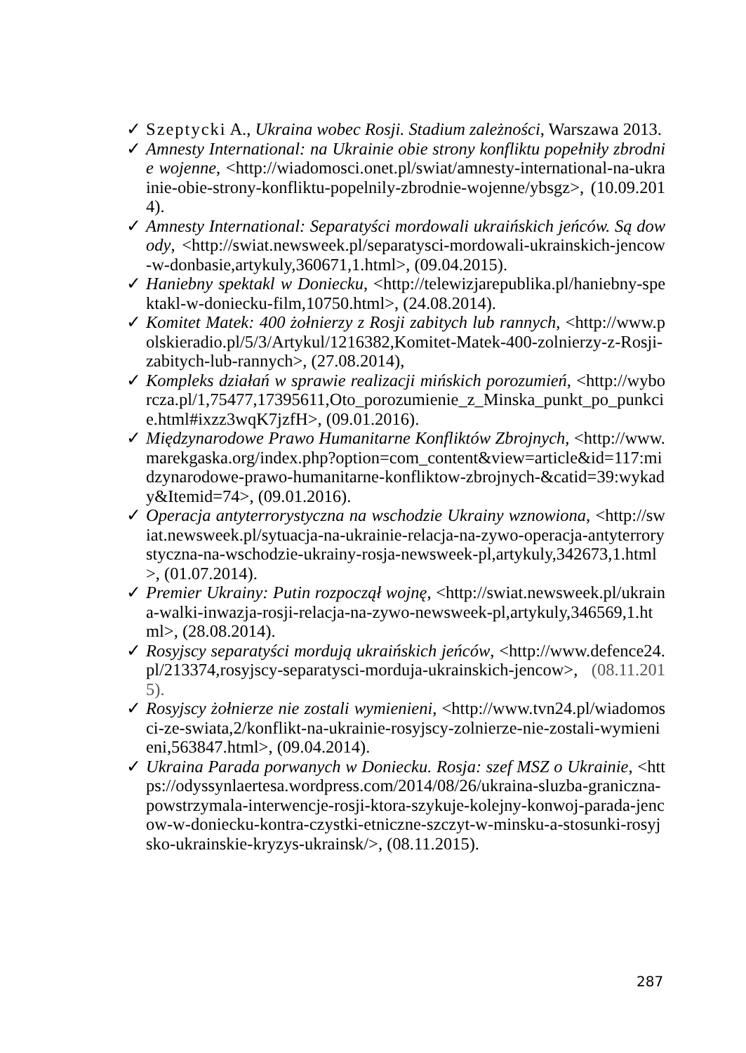✓ Szeptycki A., Ukraina wobec Rosji. Stadium zależności, Warszawa 2013.
✓ Amnesty International: na Ukrainie obie strony konfliktu popełniły zbrodnie wojenne, <http://wiadomosci.onet.pl/swiat/amnesty-international-na-ukrainie-obie-strony-konfliktu-popelnily-zbrodnie-wojenne/ybsgz>, (10.09.2014).
✓ Amnesty International: Separatyści mordowali ukraińskich jeńców. Są dowody, <http://swiat.newsweek.pl/separatysci-mordowali-ukrainskich-jencow-w-donbasie,artykuly,360671,1.html>, (09.04.2015).
✓ Haniebny spektakl w Doniecku, <http://telewizjarepublika.pl/haniebny-spektakl-w-doniecku-film,10750.html>, (24.08.2014).
✓ Komitet Matek: 400 żołnierzy z Rosji zabitych lub rannych, <http://www.polskieradio.pl/5/3/Artykul/1216382,Komitet-Matek-400-zolnierzy-z-Rosji-zabitych-lub-rannych>, (27.08.2014),
✓ Kompleks działań w sprawie realizacji mińskich porozumień, <http://wyborcza.pl/1,75477,17395611,Oto_porozumienie_z_Minska_punkt_po_punkcie.html#ixzz3wqK7jzfH>, (09.01.2016).
✓ Międzynarodowe Prawo Humanitarne Konfliktów Zbrojnych, <http://www.marekgaska.org/index.php?option=com_content&view=article&id=117:midzynarodowe-prawo-humanitarne-konfliktow-zbrojnych-&catid=39:wykady&Itemid=74>, (09.01.2016).
✓ Operacja antyterrorystyczna na wschodzie Ukrainy wznowiona, <http://swiat.newsweek.pl/sytuacja-na-ukrainie-relacja-na-zywo-operacja-antyterrorystyczna-na-wschodzie-ukrainy-rosja-newsweek-pl,artykuly,342673,1.html>, (01.07.2014).
✓ Premier Ukrainy: Putin rozpoczął wojnę, <http://swiat.newsweek.pl/ukraina-walki-inwazja-rosji-relacja-na-zywo-newsweek-pl,artykuly,346569,1.html>, (28.08.2014).
✓ Rosyjscy separatyści mordują ukraińskich jeńców, <http://www.defence24.pl/213374,rosyjscy-separatysci-morduja-ukrainskich-jencow>, (08.11.2015).
✓ Rosyjscy żołnierze nie zostali wymienieni, <http://www.tvn24.pl/wiadomosci-ze-swiata,2/konflikt-na-ukrainie-rosyjscy-zolnierze-nie-zostali-wymienieni,563847.html>, (09.04.2014).
✓ Ukraina Parada porwanych w Doniecku. Rosja: szef MSZ o Ukrainie, <https://odyssynlaertesa.wordpress.com/2014/08/26/ukraina-sluzba-graniczna-powstrzymala-interwencje-rosji-ktora-szykuje-kolejny-konwoj-parada-jencow-w-doniecku-kontra-czystki-etniczne-szczyt-w-minsku-a-stosunki-rosyjsko-ukrainskie-kryzys-ukrainsk/>, (08.11.2015).
287